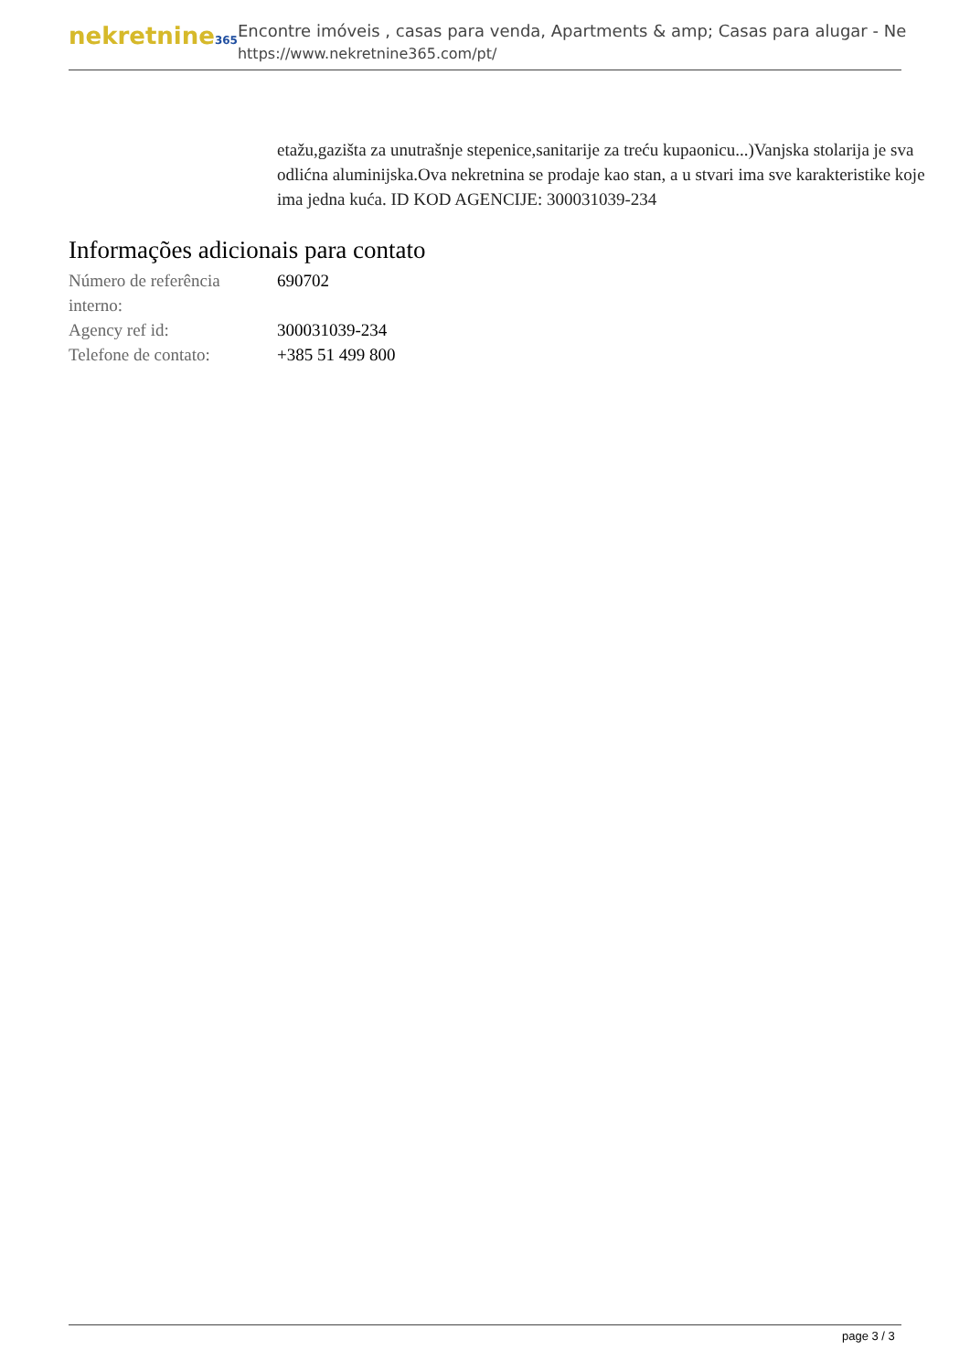nekretnine365
Encontre imóveis , casas para venda, Apartments & amp; Casas para alugar - Ne
https://www.nekretnine365.com/pt/
etažu,gazišta za unutrašnje stepenice,sanitarije za treću kupaonicu...)Vanjska stolarija je sva odlićna aluminijska.Ova nekretnina se prodaje kao stan, a u stvari ima sve karakteristike koje ima jedna kuća. ID KOD AGENCIJE: 300031039-234
Informações adicionais para contato
| Número de referência interno: | 690702 |
| Agency ref id: | 300031039-234 |
| Telefone de contato: | +385 51 499 800 |
page 3 / 3